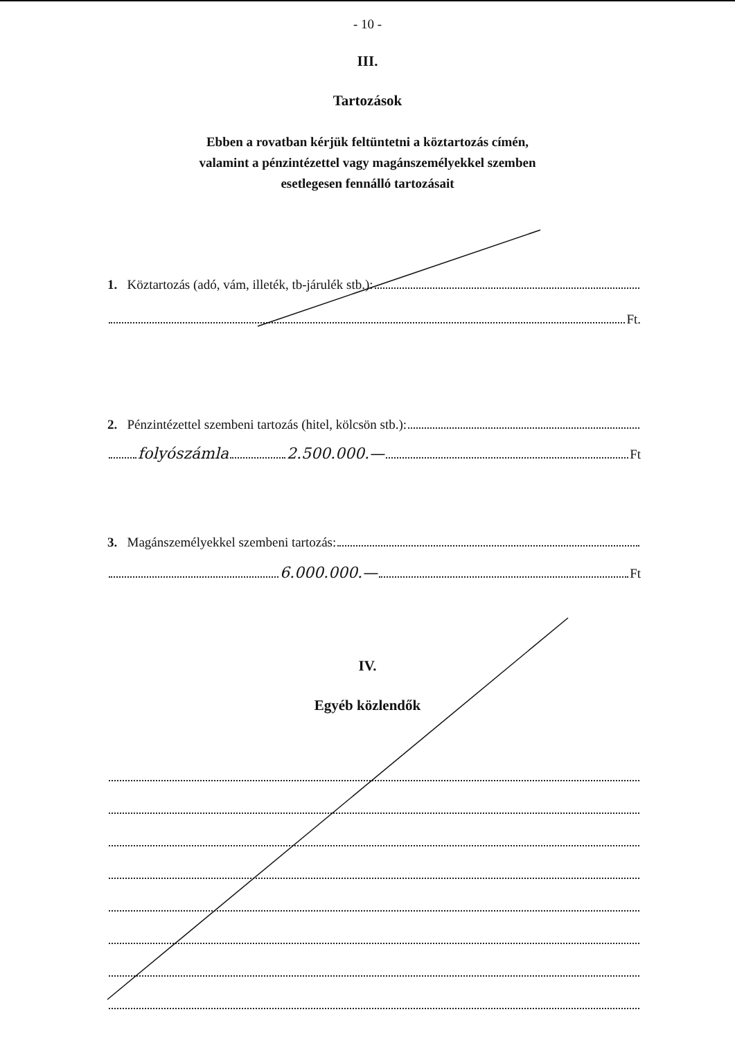- 10 -
III.
Tartozások
Ebben a rovatban kérjük feltüntetni a köztartozás címén,
valamint a pénzintézettel vagy magánszemélyekkel szemben
esetlegesen fennálló tartozásait
1. Köztartozás (adó, vám, illeték, tb-járulék stb.):
Ft.
2. Pénzintézettel szembeni tartozás (hitel, kölcsön stb.):
folyószámla 2.500.000.— Ft
3. Magánszemélyekkel szembeni tartozás:
6.000.000.— Ft
IV.
Egyéb közlendők